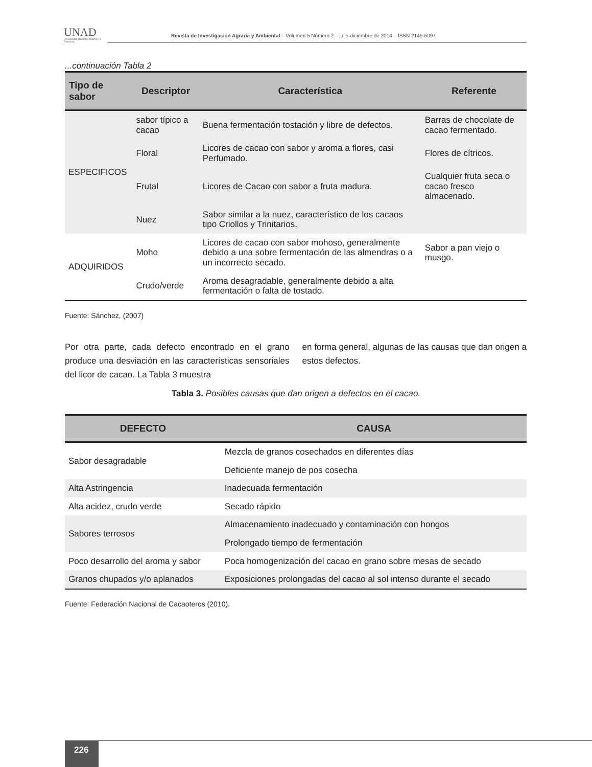UNAD
Universidad Nacional Abierta y a Distancia
Revista de Investigación Agraria y Ambiental – Volumen 5 Número 2 – julio-diciembre de 2014 – ISSN 2145-6097
...continuación Tabla 2
| Tipo de sabor | Descriptor | Característica | Referente |
| --- | --- | --- | --- |
| ESPECIFICOS | sabor típico a cacao | Buena fermentación tostación y libre de defectos. | Barras de chocolate de cacao fermentado. |
| | Floral | Licores de cacao con sabor y aroma a flores, casi Perfumado. | Flores de cítricos. |
| | Frutal | Licores de Cacao con sabor a fruta madura. | Cualquier fruta seca o cacao fresco almacenado. |
| | Nuez | Sabor similar a la nuez, característico de los cacaos tipo Criollos y Trinitarios. | |
| ADQUIRIDOS | Moho | Licores de cacao con sabor mohoso, generalmente debido a una sobre fermentación de las almendras o a un incorrecto secado. | Sabor a pan viejo o musgo. |
| | Crudo/verde | Aroma desagradable, generalmente debido a alta fermentación o falta de tostado. | |
Fuente: Sánchez, (2007)
Por otra parte, cada defecto encontrado en el grano produce una desviación en las características sensoriales del licor de cacao. La Tabla 3 muestra
en forma general, algunas de las causas que dan origen a estos defectos.
Tabla 3. Posibles causas que dan origen a defectos en el cacao.
| DEFECTO | CAUSA |
| --- | --- |
| Sabor desagradable | Mezcla de granos cosechados en diferentes días |
| | Deficiente manejo de pos cosecha |
| Alta Astringencia | Inadecuada fermentación |
| Alta acidez, crudo verde | Secado rápido |
| Sabores terrosos | Almacenamiento inadecuado y contaminación con hongos |
| | Prolongado tiempo de fermentación |
| Poco desarrollo del aroma y sabor | Poca homogenización del cacao en grano sobre mesas de secado |
| Granos chupados y/o aplanados | Exposiciones prolongadas del cacao al sol intenso durante el secado |
Fuente: Federación Nacional de Cacaoteros (2010).
226